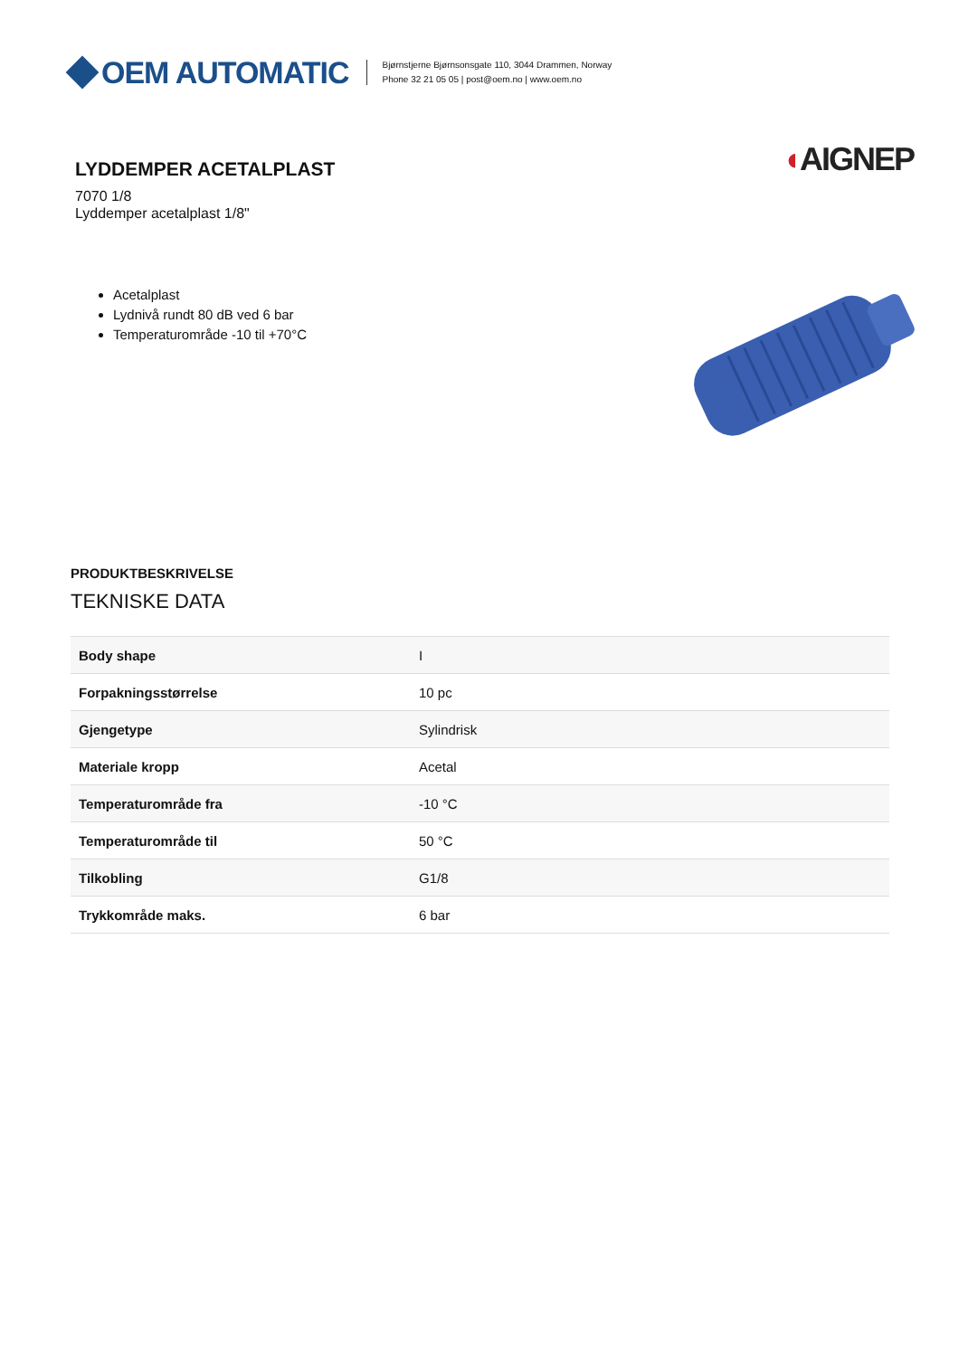OEM AUTOMATIC
Bjørnstjerne Bjørnsonsgate 110, 3044 Drammen, Norway
Phone 32 21 05 05 | post@oem.no | www.oem.no
LYDDEMPER ACETALPLAST
7070 1/8
Lyddemper acetalplast 1/8"
◖AIGNEP
Acetalplast
Lydnivå rundt 80 dB ved 6 bar
Temperaturområde -10 til +70°C
PRODUKTBESKRIVELSE
TEKNISKE DATA
| Body shape | I |
| Forpakningsstørrelse | 10 pc |
| Gjengetype | Sylindrisk |
| Materiale kropp | Acetal |
| Temperaturområde fra | -10 °C |
| Temperaturområde til | 50 °C |
| Tilkobling | G1/8 |
| Trykkområde maks. | 6 bar |